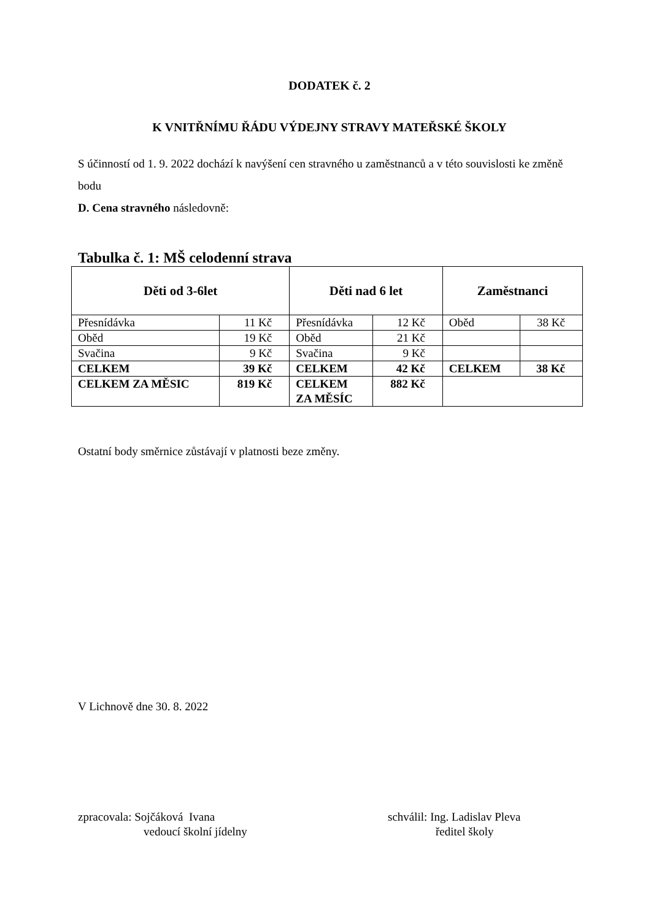DODATEK č. 2
K VNITŘNÍMU ŘÁDU VÝDEJNY STRAVY MATEŘSKÉ ŠKOLY
S účinností od 1. 9. 2022 dochází k navýšení cen stravného u zaměstnanců a v této souvislosti ke změně bodu
D. Cena stravného následovně:
Tabulka č. 1: MŠ celodenní strava
| Děti od 3-6let | | Děti nad 6 let | | Zaměstnanci | |
| --- | --- | --- | --- | --- | --- |
| Přesnídávka | 11 Kč | Přesnídávka | 12 Kč | Oběd | 38 Kč |
| Oběd | 19 Kč | Oběd | 21 Kč | | |
| Svačina | 9 Kč | Svačina | 9 Kč | | |
| CELKEM | 39 Kč | CELKEM | 42 Kč | CELKEM | 38 Kč |
| CELKEM ZA MĚSIC | 819 Kč | CELKEM ZA MĚSÍC | 882 Kč | | |
Ostatní body směrnice zůstávají v platnosti beze změny.
V Lichnově dne 30. 8. 2022
zpracovala: Sojčáková Ivana
vedoucí školní jídelny
schválil: Ing. Ladislav Pleva
ředitel školy